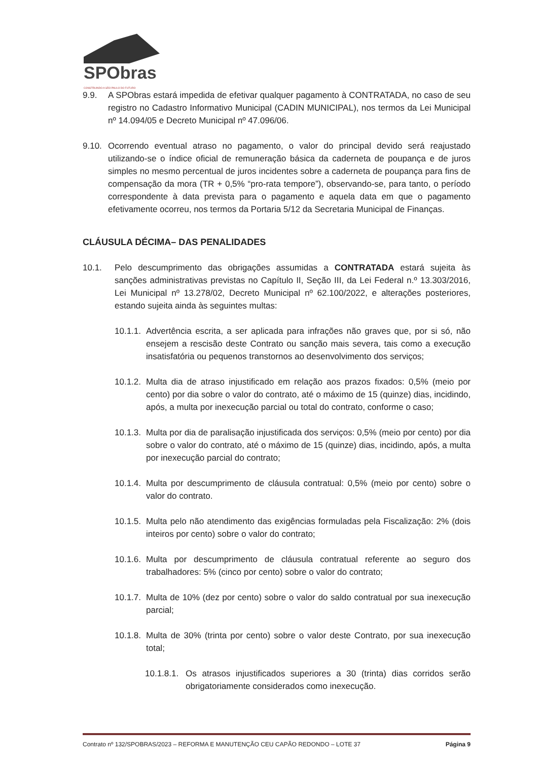SPObras
CONSTRUINDO A SÃO PAULO DO FUTURO
9.9. A SPObras estará impedida de efetivar qualquer pagamento à CONTRATADA, no caso de seu registro no Cadastro Informativo Municipal (CADIN MUNICIPAL), nos termos da Lei Municipal nº 14.094/05 e Decreto Municipal nº 47.096/06.
9.10.
Ocorrendo eventual atraso no pagamento, o valor do principal devido será reajustado utilizando-se o índice oficial de remuneração básica da caderneta de poupança e de juros simples no mesmo percentual de juros incidentes sobre a caderneta de poupança para fins de compensação da mora (TR + 0,5% “pro-rata tempore”), observando-se, para tanto, o período correspondente à data prevista para o pagamento e aquela data em que o pagamento efetivamente ocorreu, nos termos da Portaria 5/12 da Secretaria Municipal de Finanças.
CLÁUSULA DÉCIMA– DAS PENALIDADES
10.1. Pelo descumprimento das obrigações assumidas a CONTRATADA estará sujeita às sanções administrativas previstas no Capítulo II, Seção III, da Lei Federal n.º 13.303/2016, Lei Municipal nº 13.278/02, Decreto Municipal nº 62.100/2022, e alterações posteriores, estando sujeita ainda às seguintes multas:
10.1.1.
Advertência escrita, a ser aplicada para infrações não graves que, por si só, não ensejem a rescisão deste Contrato ou sanção mais severa, tais como a execução insatisfatória ou pequenos transtornos ao desenvolvimento dos serviços;
10.1.2.
Multa dia de atraso injustificado em relação aos prazos fixados: 0,5% (meio por cento) por dia sobre o valor do contrato, até o máximo de 15 (quinze) dias, incidindo, após, a multa por inexecução parcial ou total do contrato, conforme o caso;
10.1.3.
Multa por dia de paralisação injustificada dos serviços: 0,5% (meio por cento) por dia sobre o valor do contrato, até o máximo de 15 (quinze) dias, incidindo, após, a multa por inexecução parcial do contrato;
10.1.4.
Multa por descumprimento de cláusula contratual: 0,5% (meio por cento) sobre o valor do contrato.
10.1.5.
Multa pelo não atendimento das exigências formuladas pela Fiscalização: 2% (dois inteiros por cento) sobre o valor do contrato;
10.1.6.
Multa por descumprimento de cláusula contratual referente ao seguro dos trabalhadores: 5% (cinco por cento) sobre o valor do contrato;
10.1.7.
Multa de 10% (dez por cento) sobre o valor do saldo contratual por sua inexecução parcial;
10.1.8.
Multa de 30% (trinta por cento) sobre o valor deste Contrato, por sua inexecução total;
10.1.8.1.
Os atrasos injustificados superiores a 30 (trinta) dias corridos serão obrigatoriamente considerados como inexecução.
Contrato nº 132/SPOBRAS/2023 – REFORMA E MANUTENÇÃO CEU CAPÃO REDONDO – LOTE 37 Página 9